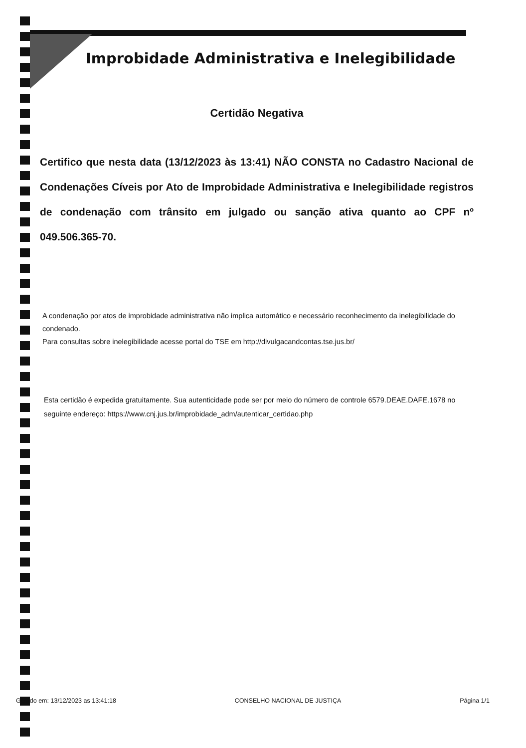Improbidade Administrativa e Inelegibilidade
Certidão Negativa
Certifico que nesta data (13/12/2023 às 13:41) NÃO CONSTA no Cadastro Nacional de Condenações Cíveis por Ato de Improbidade Administrativa e Inelegibilidade registros de condenação com trânsito em julgado ou sanção ativa quanto ao CPF nº 049.506.365-70.
A condenação por atos de improbidade administrativa não implica automático e necessário reconhecimento da inelegibilidade do condenado.
Para consultas sobre inelegibilidade acesse portal do TSE em http://divulgacandcontas.tse.jus.br/
Esta certidão é expedida gratuitamente. Sua autenticidade pode ser por meio do número de controle 6579.DEAE.DAFE.1678 no seguinte endereço: https://www.cnj.jus.br/improbidade_adm/autenticar_certidao.php
Gerado em: 13/12/2023 as 13:41:18 CONSELHO NACIONAL DE JUSTIÇA Página 1/1